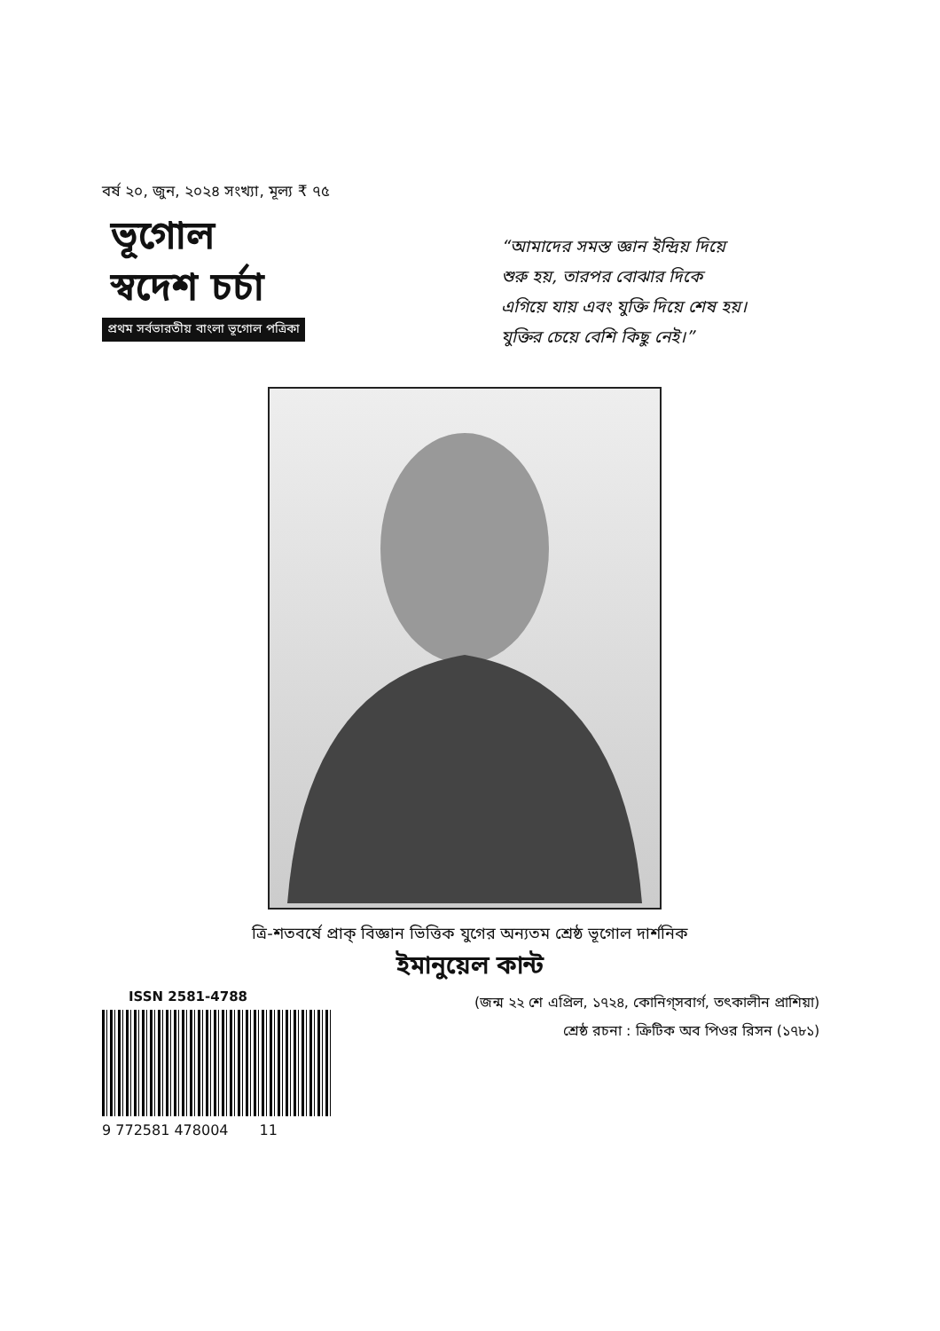বর্ষ ২০, জুন, ২০২৪ সংখ্যা, মূল্য ₹ ৭৫
ভূগোল
স্বদেশ চর্চা
প্রথম সর্বভারতীয় বাংলা ভূগোল পত্রিকা
“আমাদের সমস্ত জ্ঞান ইন্দ্রিয় দিয়ে
শুরু হয়, তারপর বোঝার দিকে
এগিয়ে যায় এবং যুক্তি দিয়ে শেষ হয়।
যুক্তির চেয়ে বেশি কিছু নেই।”
ত্রি-শতবর্ষে প্রাক্ বিজ্ঞান ভিত্তিক যুগের অন্যতম শ্রেষ্ঠ ভূগোল দার্শনিক
ইমানুয়েল কান্ট
ISSN 2581-4788
9 772581 478004 11
(জন্ম ২২ শে এপ্রিল, ১৭২৪, কোনিগ্সবার্গ, তৎকালীন প্রাশিয়া)
শ্রেষ্ঠ রচনা : ক্রিটিক অব পিওর রিসন (১৭৮১)